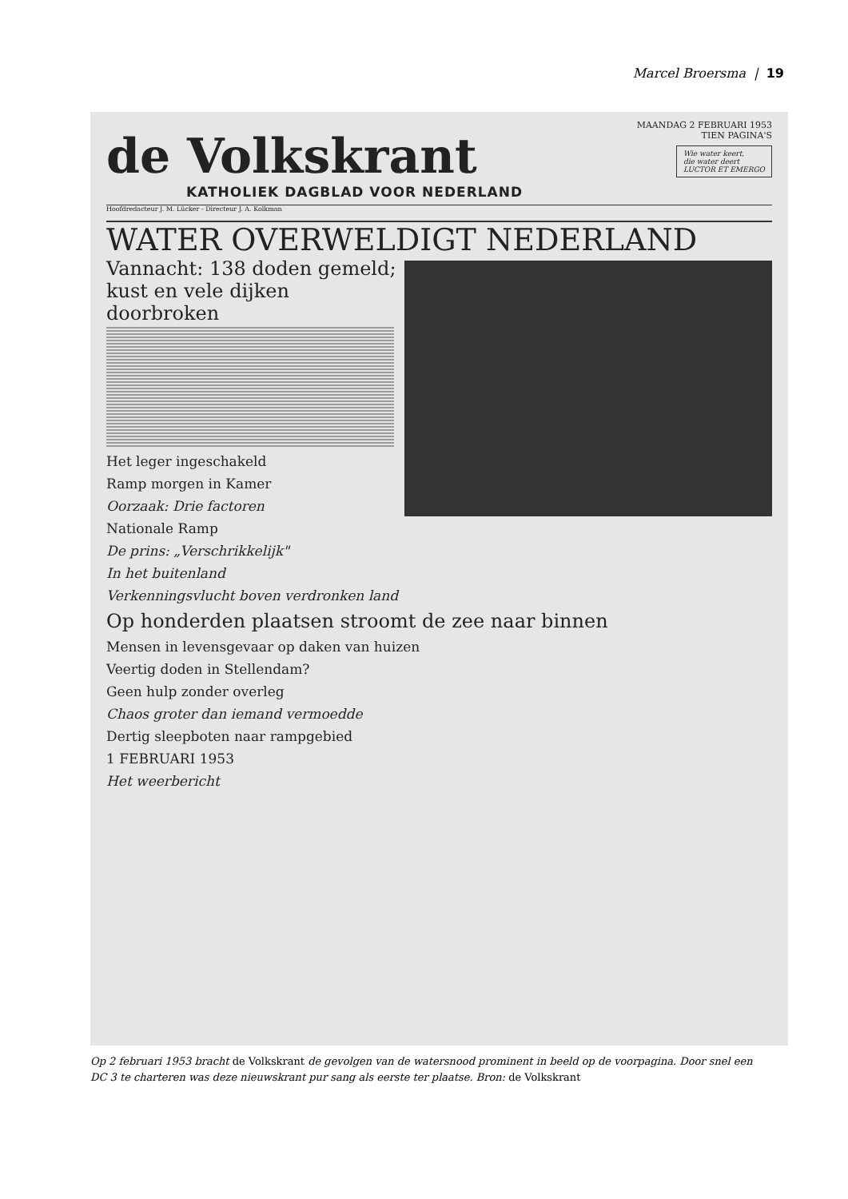Marcel Broersma | 19
MAANDAG 2 FEBRUARI 1953
TIEN PAGINA'S
Wie water keert,
die water deert
LUCTOR ET EMERGO
de Volkskrant
KATHOLIEK DAGBLAD VOOR NEDERLAND
Hoofdredacteur J. M. Lücker - Directeur J. A. Kolkman
WATER OVERWELDIGT NEDERLAND
Vannacht: 138 doden gemeld;
kust en vele dijken doorbroken
Het leger ingeschakeld
Ramp morgen in Kamer
Oorzaak: Drie factoren
Nationale Ramp
De prins: „Verschrikkelijk"
In het buitenland
Verkenningsvlucht boven verdronken land
Op honderden plaatsen stroomt de zee naar binnen
Mensen in levensgevaar op daken van huizen
Veertig doden in Stellendam?
Geen hulp zonder overleg
Chaos groter dan iemand vermoedde
Dertig sleepboten naar rampgebied
1 FEBRUARI 1953
Het weerbericht
Op 2 februari 1953 bracht de Volkskrant de gevolgen van de watersnood prominent in beeld op de voorpagina. Door snel een DC 3 te charteren was deze nieuwskrant pur sang als eerste ter plaatse. Bron: de Volkskrant